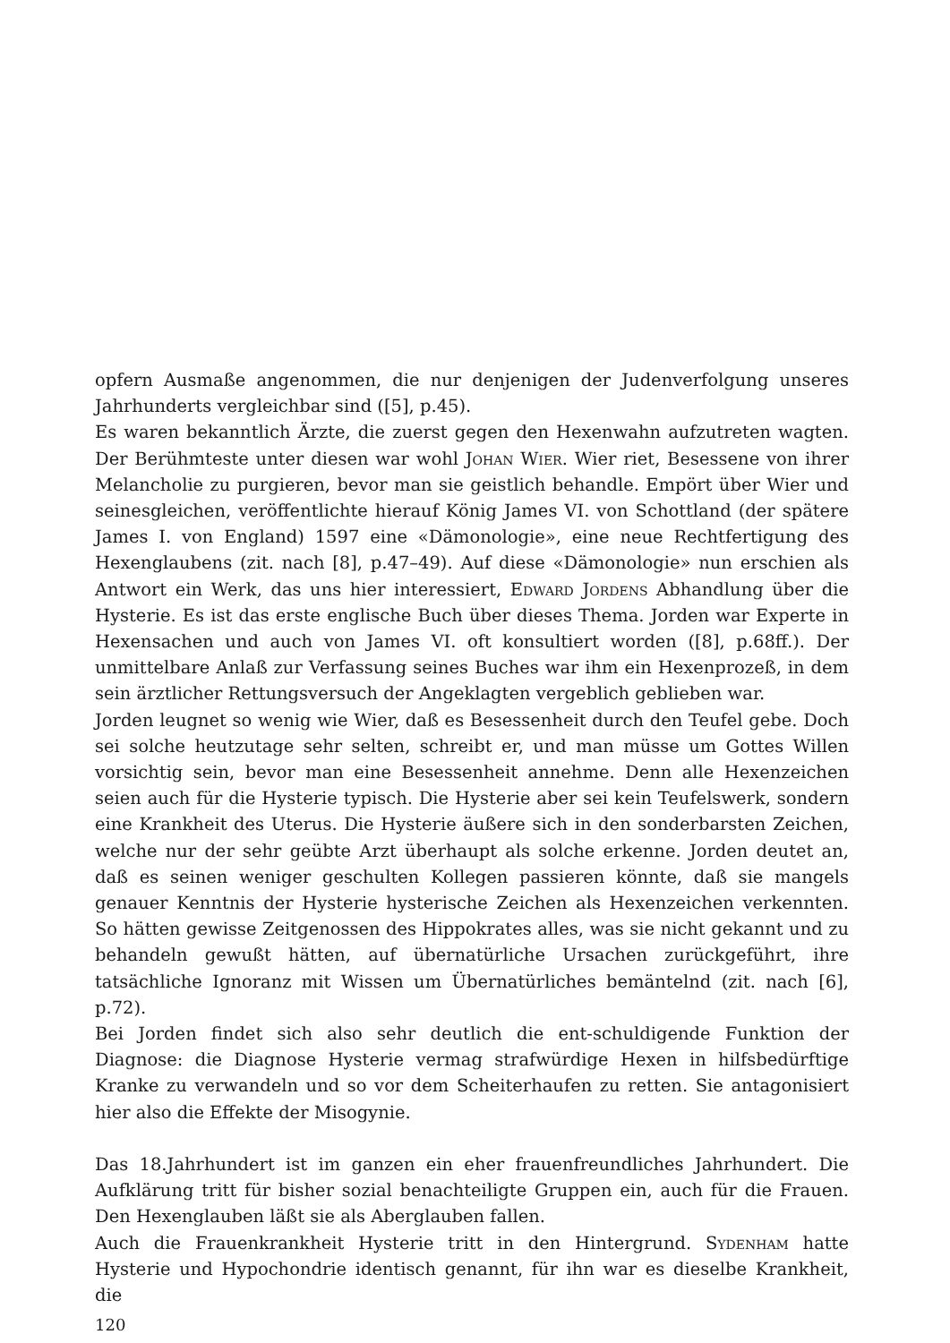opfern Ausmaße angenommen, die nur denjenigen der Judenverfolgung unseres Jahrhunderts vergleichbar sind ([5], p.45).
Es waren bekanntlich Ärzte, die zuerst gegen den Hexenwahn aufzutreten wagten. Der Berühmteste unter diesen war wohl Johan Wier. Wier riet, Besessene von ihrer Melancholie zu purgieren, bevor man sie geistlich behandle. Empört über Wier und seinesgleichen, veröffentlichte hierauf König James VI. von Schottland (der spätere James I. von England) 1597 eine «Dämonologie», eine neue Rechtfertigung des Hexenglaubens (zit. nach [8], p.47–49). Auf diese «Dämonologie» nun erschien als Antwort ein Werk, das uns hier interessiert, Edward Jordens Abhandlung über die Hysterie. Es ist das erste englische Buch über dieses Thema. Jorden war Experte in Hexensachen und auch von James VI. oft konsultiert worden ([8], p.68ff.). Der unmittelbare Anlaß zur Verfassung seines Buches war ihm ein Hexenprozeß, in dem sein ärztlicher Rettungsversuch der Angeklagten vergeblich geblieben war.
Jorden leugnet so wenig wie Wier, daß es Besessenheit durch den Teufel gebe. Doch sei solche heutzutage sehr selten, schreibt er, und man müsse um Gottes Willen vorsichtig sein, bevor man eine Besessenheit annehme. Denn alle Hexenzeichen seien auch für die Hysterie typisch. Die Hysterie aber sei kein Teufelswerk, sondern eine Krankheit des Uterus. Die Hysterie äußere sich in den sonderbarsten Zeichen, welche nur der sehr geübte Arzt überhaupt als solche erkenne. Jorden deutet an, daß es seinen weniger geschulten Kollegen passieren könnte, daß sie mangels genauer Kenntnis der Hysterie hysterische Zeichen als Hexenzeichen verkennten. So hätten gewisse Zeitgenossen des Hippokrates alles, was sie nicht gekannt und zu behandeln gewußt hätten, auf übernatürliche Ursachen zurückgeführt, ihre tatsächliche Ignoranz mit Wissen um Übernatürliches bemäntelnd (zit. nach [6], p.72).
Bei Jorden findet sich also sehr deutlich die ent-schuldigende Funktion der Diagnose: die Diagnose Hysterie vermag strafwürdige Hexen in hilfsbedürftige Kranke zu verwandeln und so vor dem Scheiterhaufen zu retten. Sie antagonisiert hier also die Effekte der Misogynie.
Das 18.Jahrhundert ist im ganzen ein eher frauenfreundliches Jahrhundert. Die Aufklärung tritt für bisher sozial benachteiligte Gruppen ein, auch für die Frauen. Den Hexenglauben läßt sie als Aberglauben fallen.
Auch die Frauenkrankheit Hysterie tritt in den Hintergrund. Sydenham hatte Hysterie und Hypochondrie identisch genannt, für ihn war es dieselbe Krankheit, die
120